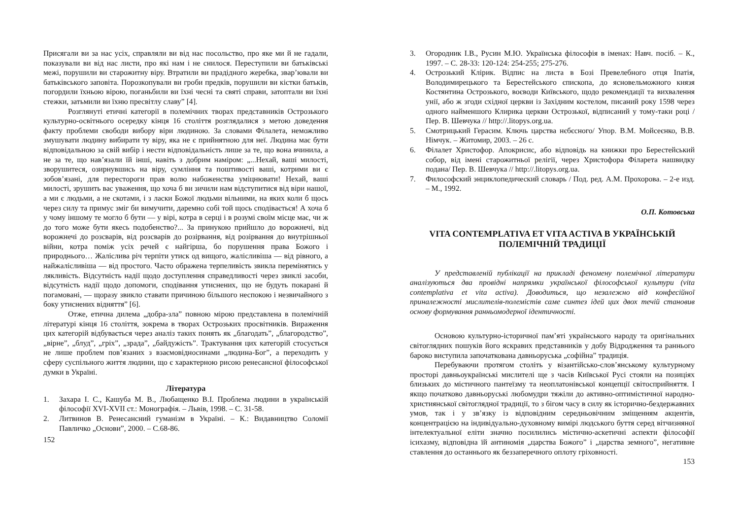Присягали ви за нас усіх, справляли ви від нас посольство, про яке ми й не гадали, показували ви від нас листи, про які нам і не снилося. Переступили ви батьківські межі, порушили ви старожитну віру. Втратили ви прадідного жеребка, звар’ювали ви батьківського заповіта. Порозкопували ви гроби предків, порушили ви кістки батьків, погордили їхньою вірою, поганьбили ви їхні чесні та святі справи, затоптали ви їхні стежки, затьмили ви їхню пресвітлу славу” [4].
Розглянуті етичні категорії в полемічних творах представників Острозького культурно-освітнього осередку кінця 16 століття розглядалися з метою доведення факту проблеми свободи вибору віри людиною. За словами Філалета, неможливо змушувати людину вибирати ту віру, яка не є прийнятною для неї. Людина має бути відповідальною за свій вибір і нести відповідальність лише за те, що вона вчинила, а не за те, що нав’язали їй інші, навіть з добрим наміром: „...Нехай, ваші милості, зворушитеся, озирнувшись на віру, сумління та поштивості ваші, котрими ви є зобов’язані, для перестороги прав волю набоженства уміцнювати! Нехай, ваші милості, зрушить вас уваження, що хоча б ви зичили нам відступитися від віри нашої, а ми є людьми, а не скотами, і з ласки Божої людьми вільними, на яких коли б щось через силу та примус зміг би вимучити, даремно собі той щось сподівається! А хоча б у чому іншому те могло б бути — у вірі, котра в серці і в розумі своїм місце має, чи ж до того може бути якесь подобенство?... За принукою прийшло до ворожнечі, від ворожнечі до розсварів, від розсварів до розірвання, від розірвання до внутрішньої війни, котра поміж усіх речей є найгірша, бо порушення права Божого і природнього… Жаліслива річ терпіти утиск од вищого, жалісливіша — від рівного, а найжалісливіша — від простого. Часто ображена терпеливість звикла перемінятись у лякливість. Відсутність надії щодо доступлення справедливості через звиклі засоби, відсутність надії щодо допомоги, сподівання утиснених, що не будуть покарані й погамовані, — щоразу звикло ставати причиною більшого неспокою і незвичайного з боку утиснених відняття” [6].
Отже, етична дилема „добра-зла” повною мірою представлена в полемічній літературі кінця 16 століття, зокрема в творах Острозьких просвітників. Вираження цих категорій відбувається через аналіз таких понять як „благодать”, „благородство”, „вірне”, „блуд”, „гріх”, „зрада”, „байдужість”. Трактування цих категорій стосується не лише проблем пов’язаних з взаємовідносинами „людина-Бог”, а переходить у сферу суспільного життя людини, що є характерною рисою ренесансної філософської думки в Україні.
Література
1. Захара І. С., Кашуба М. В., Любащенко В.І. Проблема людини в українській філософії XVI-XVII ст.: Монографія. – Львів, 1998. – С. 31-58.
2. Литвинов В. Ренесансний гуманізм в Україні. – К.: Видавництво Соломії Павличко „Основи”, 2000. – С.68-86.
152
3. Огородник І.В., Русин М.Ю. Українська філософія в іменах: Навч. посіб. – К., 1997. – С. 28-33: 120-124: 254-255; 275-276.
4. Острозький Клірик. Відпис на листа в Бозі Превелебного отця Іпатія, Володимирецького та Берестейського єпископа, до ясновельможного князя Костянтина Острозького, воєводи Київського, щодо рекомендації та вихвалення унії, або ж згоди східної церкви із Західним костелом, писаний року 1598 через одного найменшого Клирика церкви Острозької, відписаний у тому-таки році / Пер. В. Шевчука // http://.litopys.org.ua.
5. Смотрицький Герасим. Ключь царства нєбєсного/ Упор. В.М. Мойсеєнко, В.В. Німчук. – Житомир, 2003. – 26 с.
6. Філалет Христофор. Апокрисис, або відповідь на книжки про Берестейський собор, від імені старожитньої релігії, через Христофора Філарета нашвидку подана/ Пер. В. Шевчука // http://.litopys.org.ua.
7. Философский энциклопедический словарь / Под. ред. А.М. Прохорова. – 2-е изд. – М., 1992.
О.П. Котовська
VITA CONTEMPLATIVA ET VITA ACTIVA В УКРАЇНСЬКІЙ ПОЛЕМІЧНІЙ ТРАДИЦІЇ
У представленій публікації на прикладі феномену полемічної літератури аналізуються два провідні напрямки української філософської культури (vita contemplativa et vita activa). Доводиться, що незалежно від конфесійної приналежності мислителів-полемістів саме синтез ідей цих двох течій становив основу формування ранньомодерної ідентичності.
Основою культурно-історичної пам’яті українського народу та оригінальних світоглядних пошуків його яскравих представників у добу Відродження та раннього бароко виступила започаткована давньоруська „софійна” традиція.
Перебуваючи протягом століть у візантійсько-слов’янському культурному просторі давньоукраїнські мислителі ще з часів Київської Русі стояли на позиціях близьких до містичного пантеїзму та неоплатонівської концепції світосприйняття. І якщо початково давньоруські любомудри тяжіли до активно-оптимістичної народно-християнської світоглядної традиції, то з бігом часу в силу як історично-бездержавних умов, так і у зв’язку із відповідним середньовічним зміщенням акцентів, концентрацією на індивідуально-духовному вимірі людського буття серед вітчизняної інтелектуальної еліти значно посилились містично-аскетичні аспекти філософії ісихазму, відповідна їй антиномія „царства Божого” і „царства земного”, негативне ставлення до останнього як беззаперечного оплоту гріховності.
153